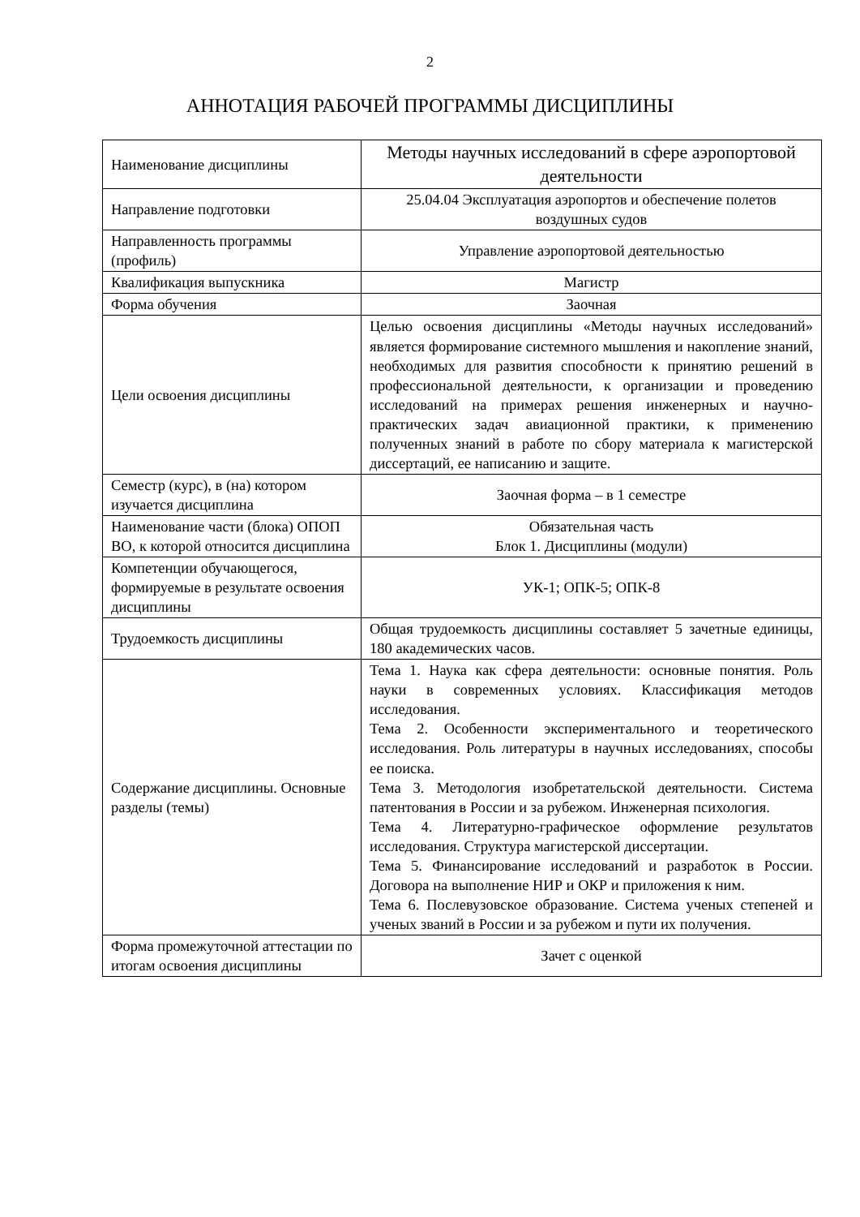2
АННОТАЦИЯ РАБОЧЕЙ ПРОГРАММЫ ДИСЦИПЛИНЫ
| Наименование дисциплины | Методы научных исследований в сфере аэропортовой деятельности |
| Направление подготовки | 25.04.04 Эксплуатация аэропортов и обеспечение полетов воздушных судов |
| Направленность программы (профиль) | Управление аэропортовой деятельностью |
| Квалификация выпускника | Магистр |
| Форма обучения | Заочная |
| Цели освоения дисциплины | Целью освоения дисциплины «Методы научных исследований» является формирование системного мышления и накопление знаний, необходимых для развития способности к принятию решений в профессиональной деятельности, к организации и проведению исследований на примерах решения инженерных и научно-практических задач авиационной практики, к применению полученных знаний в работе по сбору материала к магистерской диссертаций, ее написанию и защите. |
| Семестр (курс), в (на) котором изучается дисциплина | Заочная форма – в 1 семестре |
| Наименование части (блока) ОПОП ВО, к которой относится дисциплина | Обязательная часть Блок 1. Дисциплины (модули) |
| Компетенции обучающегося, формируемые в результате освоения дисциплины | УК-1; ОПК-5; ОПК-8 |
| Трудоемкость дисциплины | Общая трудоемкость дисциплины составляет 5 зачетные единицы, 180 академических часов. |
| Содержание дисциплины. Основные разделы (темы) | Тема 1. Наука как сфера деятельности: основные понятия. Роль науки в современных условиях. Классификация методов исследования. Тема 2. Особенности экспериментального и теоретического исследования. Роль литературы в научных исследованиях, способы ее поиска. Тема 3. Методология изобретательской деятельности. Система патентования в России и за рубежом. Инженерная психология. Тема 4. Литературно-графическое оформление результатов исследования. Структура магистерской диссертации. Тема 5. Финансирование исследований и разработок в России. Договора на выполнение НИР и ОКР и приложения к ним. Тема 6. Послевузовское образование. Система ученых степеней и ученых званий в России и за рубежом и пути их получения. |
| Форма промежуточной аттестации по итогам освоения дисциплины | Зачет с оценкой |